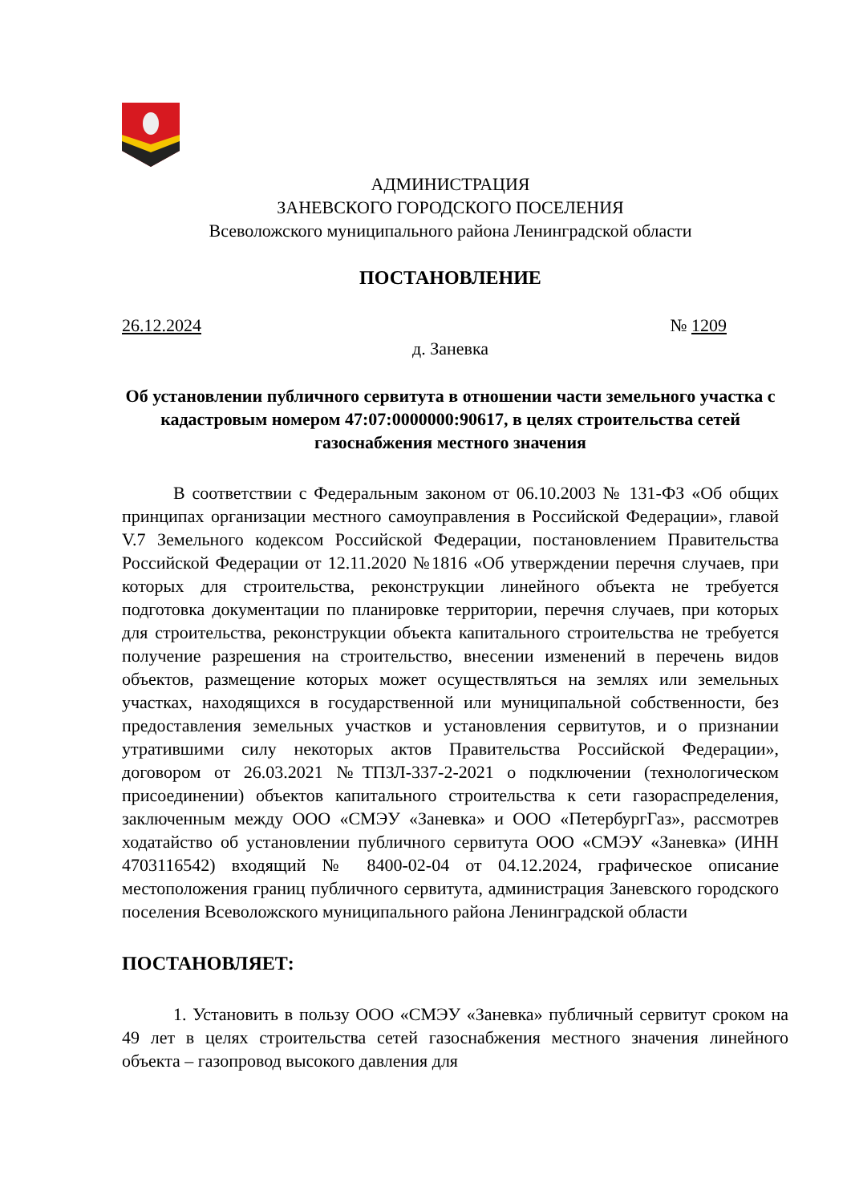АДМИНИСТРАЦИЯ
ЗАНЕВСКОГО ГОРОДСКОГО ПОСЕЛЕНИЯ
Всеволожского муниципального района Ленинградской области
ПОСТАНОВЛЕНИЕ
26.12.2024 № 1209
д. Заневка
Об установлении публичного сервитута в отношении части земельного участка с кадастровым номером 47:07:0000000:90617, в целях строительства сетей газоснабжения местного значения
В соответствии с Федеральным законом от 06.10.2003 № 131-ФЗ «Об общих принципах организации местного самоуправления в Российской Федерации», главой V.7 Земельного кодексом Российской Федерации, постановлением Правительства Российской Федерации от 12.11.2020 №1816 «Об утверждении перечня случаев, при которых для строительства, реконструкции линейного объекта не требуется подготовка документации по планировке территории, перечня случаев, при которых для строительства, реконструкции объекта капитального строительства не требуется получение разрешения на строительство, внесении изменений в перечень видов объектов, размещение которых может осуществляться на землях или земельных участках, находящихся в государственной или муниципальной собственности, без предоставления земельных участков и установления сервитутов, и о признании утратившими силу некоторых актов Правительства Российской Федерации», договором от 26.03.2021 №ТПЗЛ-337-2-2021 о подключении (технологическом присоединении) объектов капитального строительства к сети газораспределения, заключенным между ООО «СМЭУ «Заневка» и ООО «ПетербургГаз», рассмотрев ходатайство об установлении публичного сервитута ООО «СМЭУ «Заневка» (ИНН 4703116542) входящий № 8400-02-04 от 04.12.2024, графическое описание местоположения границ публичного сервитута, администрация Заневского городского поселения Всеволожского муниципального района Ленинградской области
ПОСТАНОВЛЯЕТ:
1. Установить в пользу ООО «СМЭУ «Заневка» публичный сервитут сроком на 49 лет в целях строительства сетей газоснабжения местного значения линейного объекта – газопровод высокого давления для